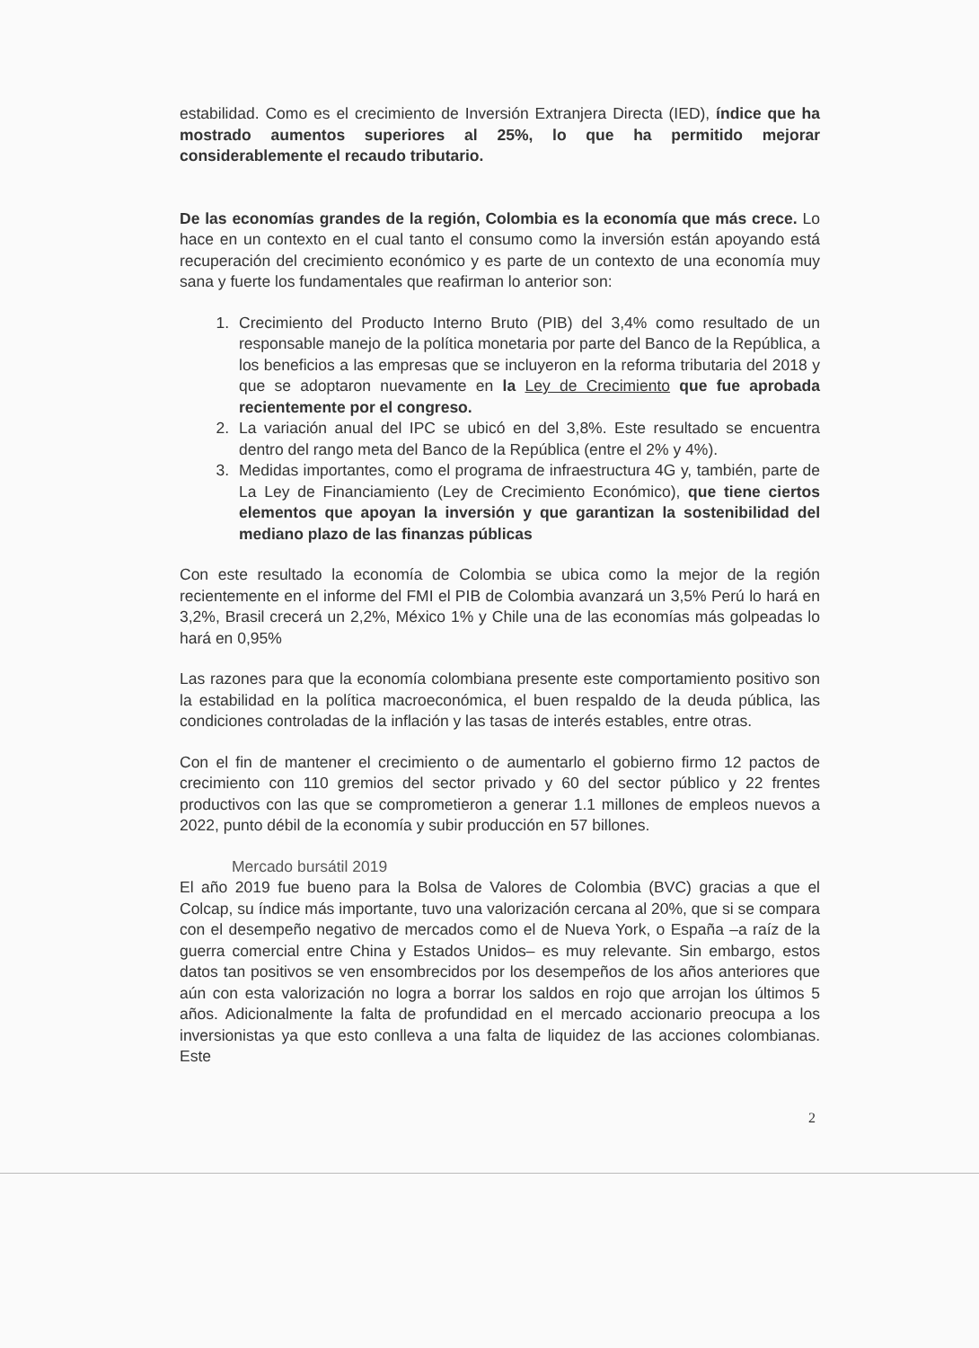estabilidad. Como es el crecimiento de Inversión Extranjera Directa (IED), índice que ha mostrado aumentos superiores al 25%, lo que ha permitido mejorar considerablemente el recaudo tributario.
De las economías grandes de la región, Colombia es la economía que más crece. Lo hace en un contexto en el cual tanto el consumo como la inversión están apoyando está recuperación del crecimiento económico y es parte de un contexto de una economía muy sana y fuerte los fundamentales que reafirman lo anterior son:
1. Crecimiento del Producto Interno Bruto (PIB) del 3,4% como resultado de un responsable manejo de la política monetaria por parte del Banco de la República, a los beneficios a las empresas que se incluyeron en la reforma tributaria del 2018 y que se adoptaron nuevamente en la Ley de Crecimiento que fue aprobada recientemente por el congreso.
2. La variación anual del IPC se ubicó en del 3,8%. Este resultado se encuentra dentro del rango meta del Banco de la República (entre el 2% y 4%).
3. Medidas importantes, como el programa de infraestructura 4G y, también, parte de La Ley de Financiamiento (Ley de Crecimiento Económico), que tiene ciertos elementos que apoyan la inversión y que garantizan la sostenibilidad del mediano plazo de las finanzas públicas
Con este resultado la economía de Colombia se ubica como la mejor de la región recientemente en el informe del FMI el PIB de Colombia avanzará un 3,5% Perú lo hará en 3,2%, Brasil crecerá un 2,2%, México 1% y Chile una de las economías más golpeadas lo hará en 0,95%
Las razones para que la economía colombiana presente este comportamiento positivo son la estabilidad en la política macroeconómica, el buen respaldo de la deuda pública, las condiciones controladas de la inflación y las tasas de interés estables, entre otras.
Con el fin de mantener el crecimiento o de aumentarlo el gobierno firmo 12 pactos de crecimiento con 110 gremios del sector privado y 60 del sector público y 22 frentes productivos con las que se comprometieron a generar 1.1 millones de empleos nuevos a 2022, punto débil de la economía y subir producción en 57 billones.
Mercado bursátil 2019
El año 2019 fue bueno para la Bolsa de Valores de Colombia (BVC) gracias a que el Colcap, su índice más importante, tuvo una valorización cercana al 20%, que si se compara con el desempeño negativo de mercados como el de Nueva York, o España –a raíz de la guerra comercial entre China y Estados Unidos– es muy relevante. Sin embargo, estos datos tan positivos se ven ensombrecidos por los desempeños de los años anteriores que aún con esta valorización no logra a borrar los saldos en rojo que arrojan los últimos 5 años. Adicionalmente la falta de profundidad en el mercado accionario preocupa a los inversionistas ya que esto conlleva a una falta de liquidez de las acciones colombianas. Este
2